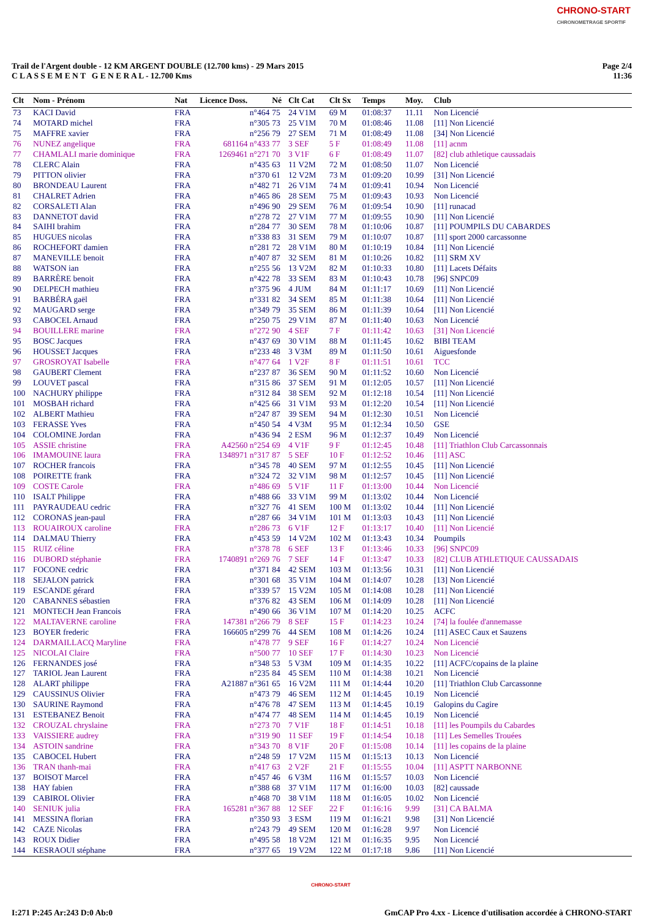CHRONO-START
CHRONOMETRAGE SPORTIF
Trail de l'Argent double - 12 KM ARGENT DOUBLE (12.700 kms) - 29 Mars 2015
C L A S S E M E N T G E N E R A L - 12.700 Kms
Page 2/4
11:36
| Clt | Nom - Prénom | Nat | Licence Doss. | Né | Clt Cat | Clt Sx | Temps | Moy. | Club |
| --- | --- | --- | --- | --- | --- | --- | --- | --- | --- |
| 73 | KACI David | FRA | n°464 | 75 | 24 V1M | 69 M | 01:08:37 | 11.11 | Non Licencié |
| 74 | MOTARD michel | FRA | n°305 | 73 | 25 V1M | 70 M | 01:08:46 | 11.08 | [11] Non Licencié |
| 75 | MAFFRE xavier | FRA | n°256 | 79 | 27 SEM | 71 M | 01:08:49 | 11.08 | [34] Non Licencié |
| 76 | NUNEZ angelique | FRA | 681164 n°433 | 77 | 3 SEF | 5 F | 01:08:49 | 11.08 | [11] acnm |
| 77 | CHAMLALI marie dominique | FRA | 1269461 n°271 | 70 | 3 V1F | 6 F | 01:08:49 | 11.07 | [82] club athletique caussadais |
| 78 | CLERC Alain | FRA | n°435 | 63 | 11 V2M | 72 M | 01:08:50 | 11.07 | Non Licencié |
| 79 | PITTON olivier | FRA | n°370 | 61 | 12 V2M | 73 M | 01:09:20 | 10.99 | [31] Non Licencié |
| 80 | BRONDEAU Laurent | FRA | n°482 | 71 | 26 V1M | 74 M | 01:09:41 | 10.94 | Non Licencié |
| 81 | CHALRET Adrien | FRA | n°465 | 86 | 28 SEM | 75 M | 01:09:43 | 10.93 | Non Licencié |
| 82 | CORSALETI Alan | FRA | n°496 | 90 | 29 SEM | 76 M | 01:09:54 | 10.90 | [11] runacad |
| 83 | DANNETOT david | FRA | n°278 | 72 | 27 V1M | 77 M | 01:09:55 | 10.90 | [11] Non Licencié |
| 84 | SAIHI brahim | FRA | n°284 | 77 | 30 SEM | 78 M | 01:10:06 | 10.87 | [11] POUMPILS DU CABARDES |
| 85 | HUGUES nicolas | FRA | n°338 | 83 | 31 SEM | 79 M | 01:10:07 | 10.87 | [11] sport 2000 carcassonne |
| 86 | ROCHEFORT damien | FRA | n°281 | 72 | 28 V1M | 80 M | 01:10:19 | 10.84 | [11] Non Licencié |
| 87 | MANEVILLE benoit | FRA | n°407 | 87 | 32 SEM | 81 M | 01:10:26 | 10.82 | [11] SRM XV |
| 88 | WATSON ian | FRA | n°255 | 56 | 13 V2M | 82 M | 01:10:33 | 10.80 | [11] Lacets Défaits |
| 89 | BARRÈRE benoit | FRA | n°422 | 78 | 33 SEM | 83 M | 01:10:43 | 10.78 | [96] SNPC09 |
| 90 | DELPECH mathieu | FRA | n°375 | 96 | 4 JUM | 84 M | 01:11:17 | 10.69 | [11] Non Licencié |
| 91 | BARBÉRA gaël | FRA | n°331 | 82 | 34 SEM | 85 M | 01:11:38 | 10.64 | [11] Non Licencié |
| 92 | MAUGARD serge | FRA | n°349 | 79 | 35 SEM | 86 M | 01:11:39 | 10.64 | [11] Non Licencié |
| 93 | CABOCEL Arnaud | FRA | n°250 | 75 | 29 V1M | 87 M | 01:11:40 | 10.63 | Non Licencié |
| 94 | BOUILLERE marine | FRA | n°272 | 90 | 4 SEF | 7 F | 01:11:42 | 10.63 | [31] Non Licencié |
| 95 | BOSC Jacques | FRA | n°437 | 69 | 30 V1M | 88 M | 01:11:45 | 10.62 | BIBI TEAM |
| 96 | HOUSSET Jacques | FRA | n°233 | 48 | 3 V3M | 89 M | 01:11:50 | 10.61 | Aiguesfonde |
| 97 | GROSROYAT Isabelle | FRA | n°477 | 64 | 1 V2F | 8 F | 01:11:51 | 10.61 | TCC |
| 98 | GAUBERT Clement | FRA | n°237 | 87 | 36 SEM | 90 M | 01:11:52 | 10.60 | Non Licencié |
| 99 | LOUVET pascal | FRA | n°315 | 86 | 37 SEM | 91 M | 01:12:05 | 10.57 | [11] Non Licencié |
| 100 | NACHURY philippe | FRA | n°312 | 84 | 38 SEM | 92 M | 01:12:18 | 10.54 | [11] Non Licencié |
| 101 | MOSBAH richard | FRA | n°425 | 66 | 31 V1M | 93 M | 01:12:20 | 10.54 | [11] Non Licencié |
| 102 | ALBERT Mathieu | FRA | n°247 | 87 | 39 SEM | 94 M | 01:12:30 | 10.51 | Non Licencié |
| 103 | FERASSE Yves | FRA | n°450 | 54 | 4 V3M | 95 M | 01:12:34 | 10.50 | GSE |
| 104 | COLOMINE Jordan | FRA | n°436 | 94 | 2 ESM | 96 M | 01:12:37 | 10.49 | Non Licencié |
| 105 | ASSIE christine | FRA | A42560 n°254 | 69 | 4 V1F | 9 F | 01:12:45 | 10.48 | [11] Triathlon Club Carcassonnais |
| 106 | IMAMOUINE laura | FRA | 1348971 n°317 | 87 | 5 SEF | 10 F | 01:12:52 | 10.46 | [11] ASC |
| 107 | ROCHER francois | FRA | n°345 | 78 | 40 SEM | 97 M | 01:12:55 | 10.45 | [11] Non Licencié |
| 108 | POIRETTE frank | FRA | n°324 | 72 | 32 V1M | 98 M | 01:12:57 | 10.45 | [11] Non Licencié |
| 109 | COSTE Carole | FRA | n°486 | 69 | 5 V1F | 11 F | 01:13:00 | 10.44 | Non Licencié |
| 110 | ISALT Philippe | FRA | n°488 | 66 | 33 V1M | 99 M | 01:13:02 | 10.44 | Non Licencié |
| 111 | PAYRAUDEAU cedric | FRA | n°327 | 76 | 41 SEM | 100 M | 01:13:02 | 10.44 | [11] Non Licencié |
| 112 | CORONAS jean-paul | FRA | n°287 | 66 | 34 V1M | 101 M | 01:13:03 | 10.43 | [11] Non Licencié |
| 113 | ROUAIROUX caroline | FRA | n°286 | 73 | 6 V1F | 12 F | 01:13:17 | 10.40 | [11] Non Licencié |
| 114 | DALMAU Thierry | FRA | n°453 | 59 | 14 V2M | 102 M | 01:13:43 | 10.34 | Poumpils |
| 115 | RUIZ céline | FRA | n°378 | 78 | 6 SEF | 13 F | 01:13:46 | 10.33 | [96] SNPC09 |
| 116 | DUBORD stéphanie | FRA | 1740891 n°269 | 76 | 7 SEF | 14 F | 01:13:47 | 10.33 | [82] CLUB ATHLETIQUE CAUSSADAIS |
| 117 | FOCONE cedric | FRA | n°371 | 84 | 42 SEM | 103 M | 01:13:56 | 10.31 | [11] Non Licencié |
| 118 | SEJALON patrick | FRA | n°301 | 68 | 35 V1M | 104 M | 01:14:07 | 10.28 | [13] Non Licencié |
| 119 | ESCANDE gérard | FRA | n°339 | 57 | 15 V2M | 105 M | 01:14:08 | 10.28 | [11] Non Licencié |
| 120 | CABANNES sébastien | FRA | n°376 | 82 | 43 SEM | 106 M | 01:14:09 | 10.28 | [11] Non Licencié |
| 121 | MONTECH Jean Francois | FRA | n°490 | 66 | 36 V1M | 107 M | 01:14:20 | 10.25 | ACFC |
| 122 | MALTAVERNE caroline | FRA | 147381 n°266 | 79 | 8 SEF | 15 F | 01:14:23 | 10.24 | [74] la foulée d'annemasse |
| 123 | BOYER frederic | FRA | 166605 n°299 | 76 | 44 SEM | 108 M | 01:14:26 | 10.24 | [11] ASEC Caux et Sauzens |
| 124 | DARMAILLACQ Maryline | FRA | n°478 | 77 | 9 SEF | 16 F | 01:14:27 | 10.24 | Non Licencié |
| 125 | NICOLAI Claire | FRA | n°500 | 77 | 10 SEF | 17 F | 01:14:30 | 10.23 | Non Licencié |
| 126 | FERNANDES josé | FRA | n°348 | 53 | 5 V3M | 109 M | 01:14:35 | 10.22 | [11] ACFC/copains de la plaine |
| 127 | TARIOL Jean Laurent | FRA | n°235 | 84 | 45 SEM | 110 M | 01:14:38 | 10.21 | Non Licencié |
| 128 | ALART philippe | FRA | A21887 n°361 | 65 | 16 V2M | 111 M | 01:14:44 | 10.20 | [11] Triathlon Club Carcassonne |
| 129 | CAUSSINUS Olivier | FRA | n°473 | 79 | 46 SEM | 112 M | 01:14:45 | 10.19 | Non Licencié |
| 130 | SAURINE Raymond | FRA | n°476 | 78 | 47 SEM | 113 M | 01:14:45 | 10.19 | Galopins du Cagire |
| 131 | ESTEBANEZ Benoit | FRA | n°474 | 77 | 48 SEM | 114 M | 01:14:45 | 10.19 | Non Licencié |
| 132 | CROUZAL chryslaine | FRA | n°273 | 70 | 7 V1F | 18 F | 01:14:51 | 10.18 | [11] les Poumpils du Cabardes |
| 133 | VAISSIERE audrey | FRA | n°319 | 90 | 11 SEF | 19 F | 01:14:54 | 10.18 | [11] Les Semelles Trouées |
| 134 | ASTOIN sandrine | FRA | n°343 | 70 | 8 V1F | 20 F | 01:15:08 | 10.14 | [11] les copains de la plaine |
| 135 | CABOCEL Hubert | FRA | n°248 | 59 | 17 V2M | 115 M | 01:15:13 | 10.13 | Non Licencié |
| 136 | TRAN thanh-mai | FRA | n°417 | 63 | 2 V2F | 21 F | 01:15:55 | 10.04 | [11] ASPTT NARBONNE |
| 137 | BOISOT Marcel | FRA | n°457 | 46 | 6 V3M | 116 M | 01:15:57 | 10.03 | Non Licencié |
| 138 | HAY fabien | FRA | n°388 | 68 | 37 V1M | 117 M | 01:16:00 | 10.03 | [82] caussade |
| 139 | CABIROL Olivier | FRA | n°468 | 70 | 38 V1M | 118 M | 01:16:05 | 10.02 | Non Licencié |
| 140 | SENIUK julia | FRA | 165281 n°367 | 88 | 12 SEF | 22 F | 01:16:16 | 9.99 | [31] CA BALMA |
| 141 | MESSINA florian | FRA | n°350 | 93 | 3 ESM | 119 M | 01:16:21 | 9.98 | [31] Non Licencié |
| 142 | CAZE Nicolas | FRA | n°243 | 79 | 49 SEM | 120 M | 01:16:28 | 9.97 | Non Licencié |
| 143 | ROUX Didier | FRA | n°495 | 58 | 18 V2M | 121 M | 01:16:35 | 9.95 | Non Licencié |
| 144 | KESRAOUI stéphane | FRA | n°377 | 65 | 19 V2M | 122 M | 01:17:18 | 9.86 | [11] Non Licencié |
CHRONO-START
I:271 P:245 Ar:243 D:0 Ab:0 GmCAP Pro 4.xx - Licence d'utilisation accordée à CHRONO-START